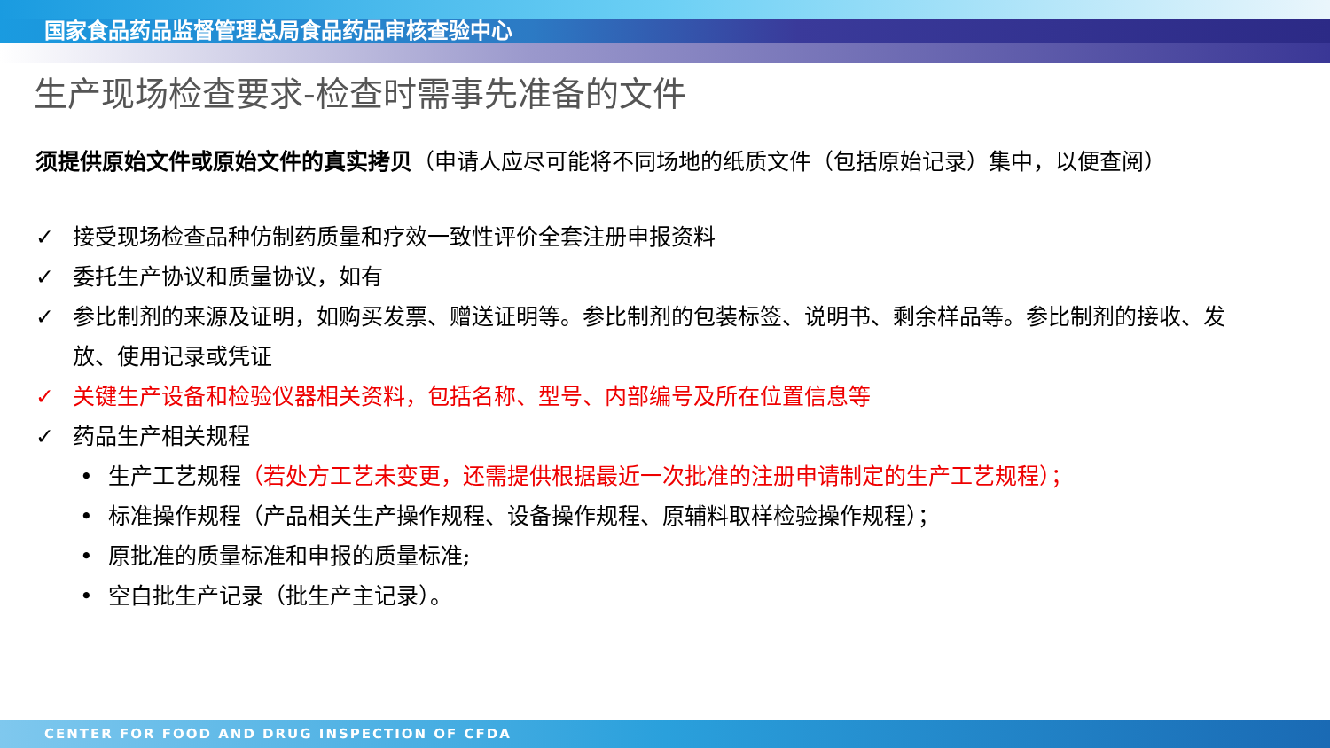国家食品药品监督管理总局食品药品审核查验中心
生产现场检查要求-检查时需事先准备的文件
须提供原始文件或原始文件的真实拷贝（申请人应尽可能将不同场地的纸质文件（包括原始记录）集中，以便查阅）
✓ 接受现场检查品种仿制药质量和疗效一致性评价全套注册申报资料
✓ 委托生产协议和质量协议，如有
✓ 参比制剂的来源及证明，如购买发票、赠送证明等。参比制剂的包装标签、说明书、剩余样品等。参比制剂的接收、发放、使用记录或凭证
✓ 关键生产设备和检验仪器相关资料，包括名称、型号、内部编号及所在位置信息等
✓ 药品生产相关规程
• 生产工艺规程（若处方工艺未变更，还需提供根据最近一次批准的注册申请制定的生产工艺规程）；
• 标准操作规程（产品相关生产操作规程、设备操作规程、原辅料取样检验操作规程）；
• 原批准的质量标准和申报的质量标准;
• 空白批生产记录（批生产主记录）。
CENTER FOR FOOD AND DRUG INSPECTION OF CFDA